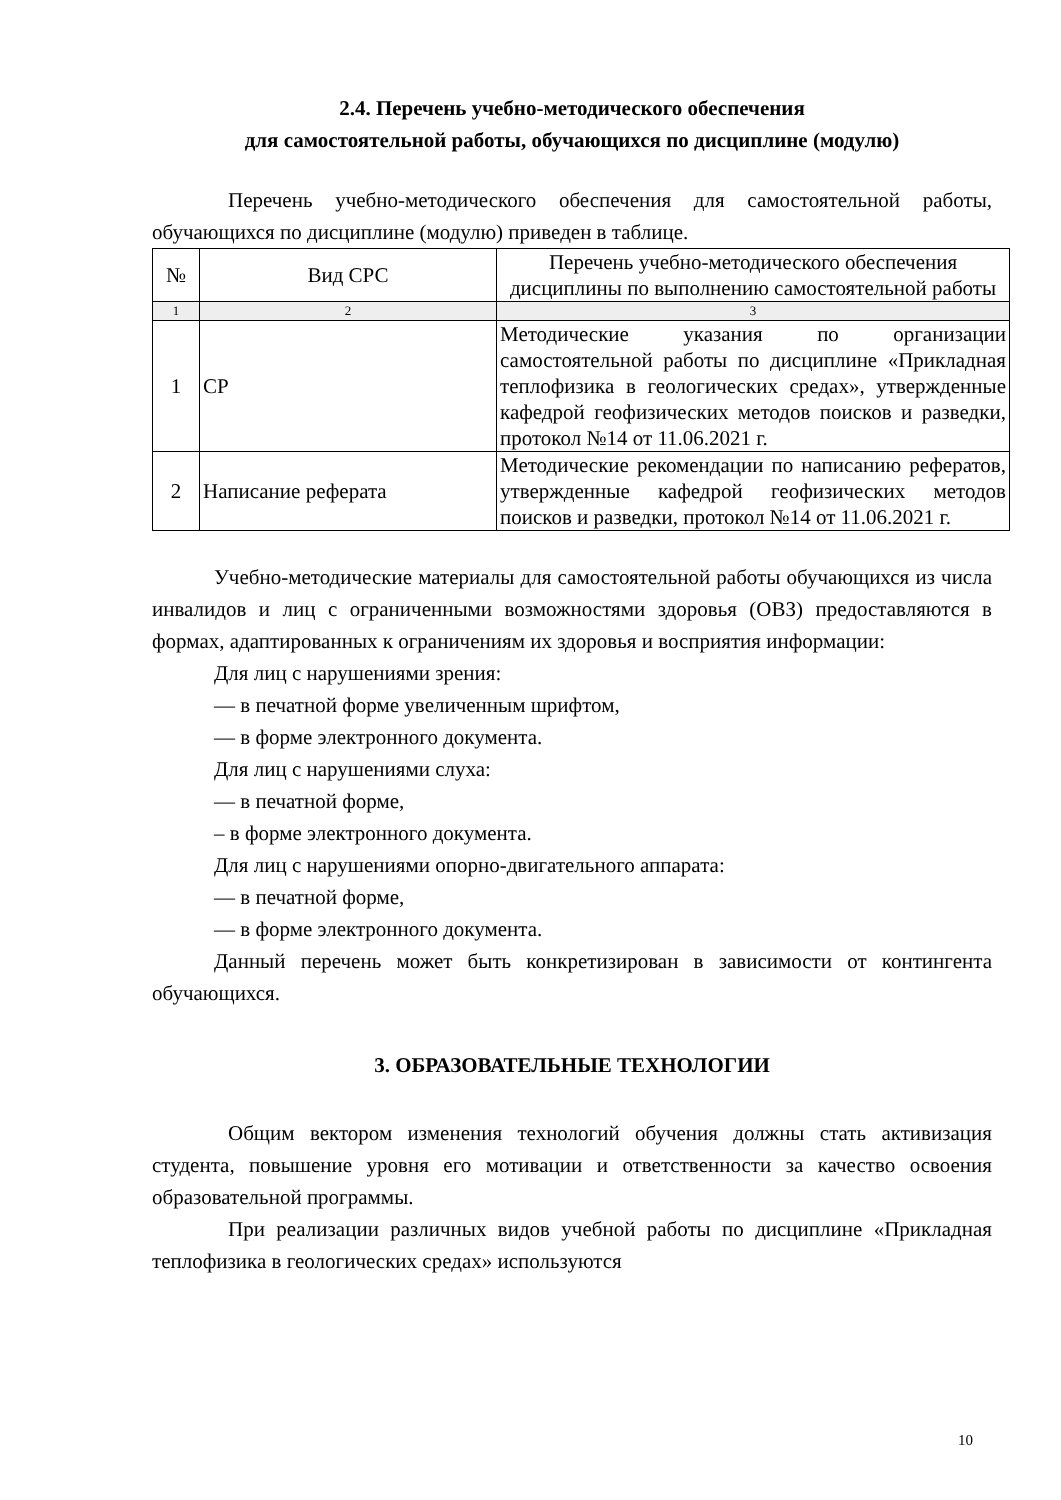2.4. Перечень учебно-методического обеспечения
для самостоятельной работы, обучающихся по дисциплине (модулю)
Перечень учебно-методического обеспечения для самостоятельной работы, обучающихся по дисциплине (модулю) приведен в таблице.
| № | Вид СРС | Перечень учебно-методического обеспечения дисциплины по выполнению самостоятельной работы |
| --- | --- | --- |
| 1 | 2 | 3 |
| 1 | СР | Методические указания по организации самостоятельной работы по дисциплине «Прикладная теплофизика в геологических средах», утвержденные кафедрой геофизических методов поисков и разведки, протокол №14 от 11.06.2021 г. |
| 2 | Написание реферата | Методические рекомендации по написанию рефератов, утвержденные кафедрой геофизических методов поисков и разведки, протокол №14 от 11.06.2021 г. |
Учебно-методические материалы для самостоятельной работы обучающихся из числа инвалидов и лиц с ограниченными возможностями здоровья (ОВЗ) предоставляются в формах, адаптированных к ограничениям их здоровья и восприятия информации:
Для лиц с нарушениями зрения:
— в печатной форме увеличенным шрифтом,
— в форме электронного документа.
Для лиц с нарушениями слуха:
— в печатной форме,
– в форме электронного документа.
Для лиц с нарушениями опорно-двигательного аппарата:
— в печатной форме,
— в форме электронного документа.
Данный перечень может быть конкретизирован в зависимости от контингента обучающихся.
3. ОБРАЗОВАТЕЛЬНЫЕ ТЕХНОЛОГИИ
Общим вектором изменения технологий обучения должны стать активизация студента, повышение уровня его мотивации и ответственности за качество освоения образовательной программы.
При реализации различных видов учебной работы по дисциплине «Прикладная теплофизика в геологических средах» используются
10